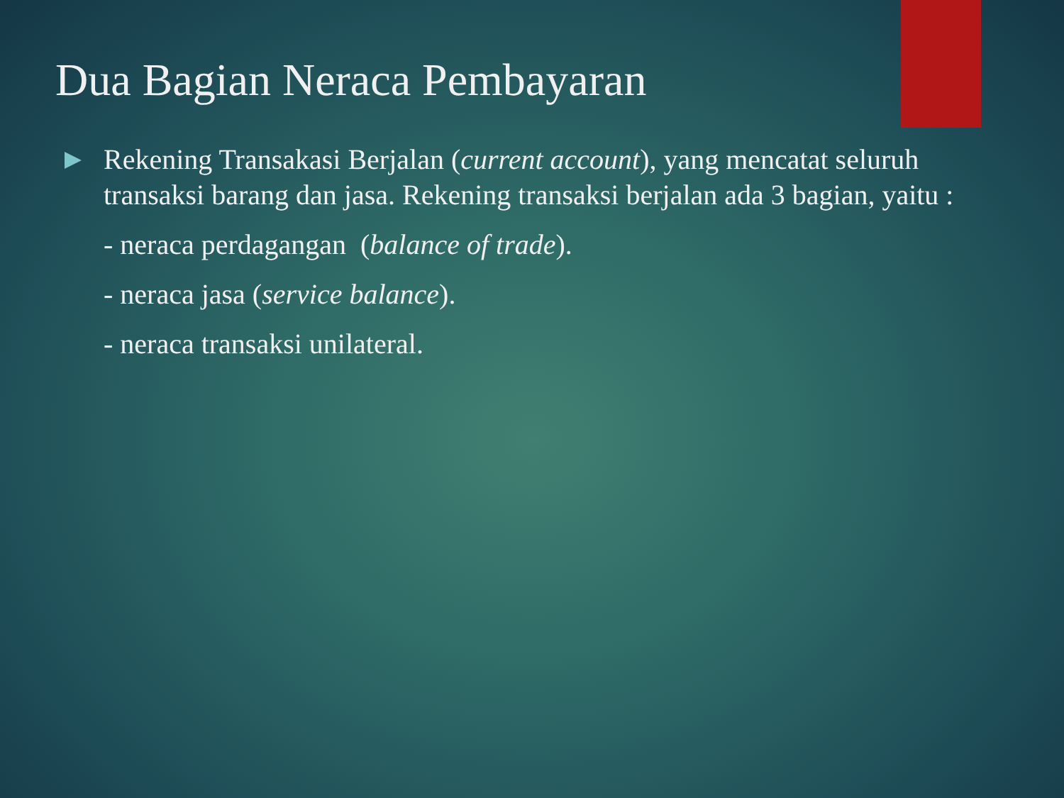Dua Bagian Neraca Pembayaran
Rekening Transakasi Berjalan (current account), yang mencatat seluruh transaksi barang dan jasa. Rekening transaksi berjalan ada 3 bagian, yaitu :
- neraca perdagangan (balance of trade).
- neraca jasa (service balance).
- neraca transaksi unilateral.